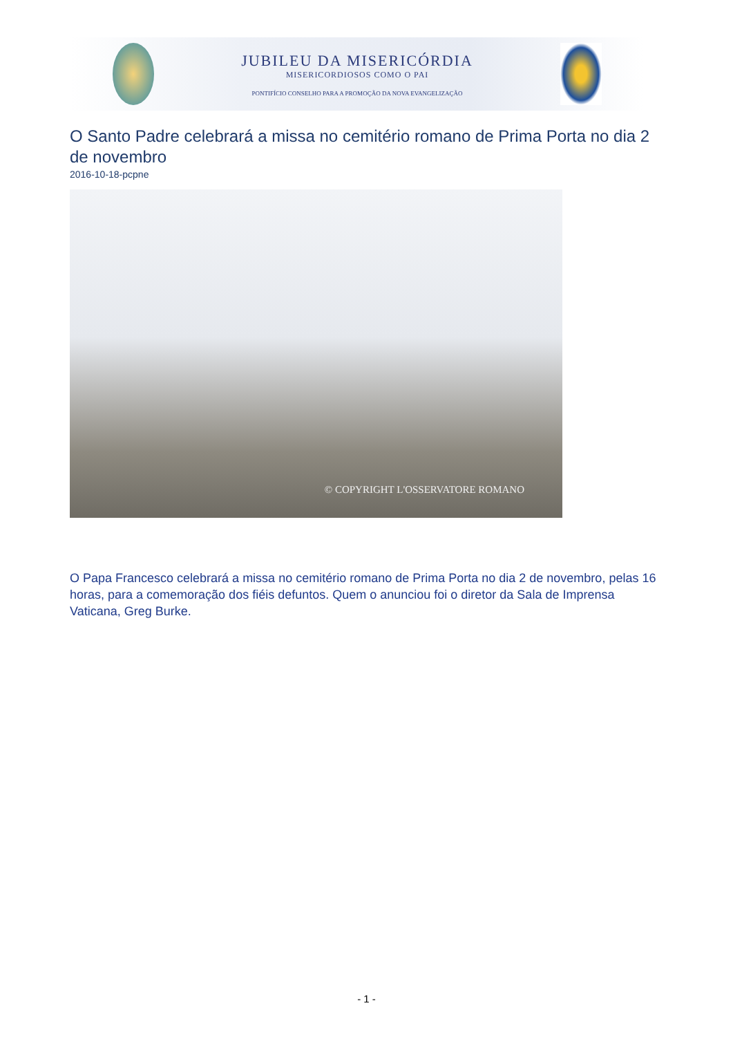JUBILEU DA MISERICÓRDIA
MISERICORDIOSOS COMO O PAI
PONTIFÍCIO CONSELHO PARA A PROMOÇÃO DA NOVA EVANGELIZAÇÃO
O Santo Padre celebrará a missa no cemitério romano de Prima Porta no dia 2 de novembro
2016-10-18-pcpne
© COPYRIGHT L'OSSERVATORE ROMANO
O Papa Francesco celebrará a missa no cemitério romano de Prima Porta no dia 2 de novembro, pelas 16 horas, para a comemoração dos fiéis defuntos. Quem o anunciou foi o diretor da Sala de Imprensa Vaticana, Greg Burke.
- 1 -